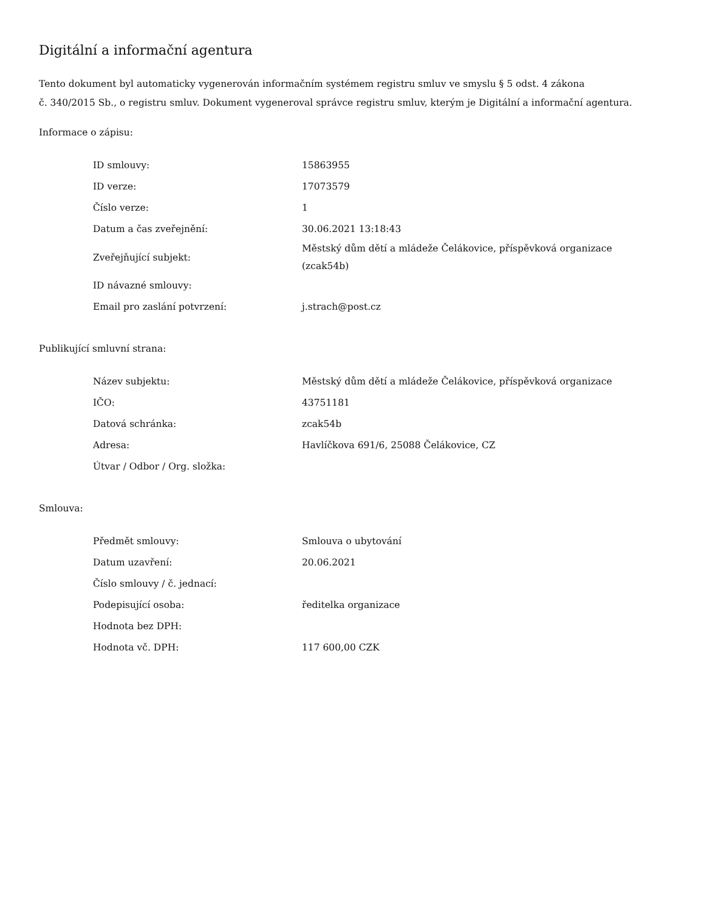Digitální a informační agentura
Tento dokument byl automaticky vygenerován informačním systémem registru smluv ve smyslu § 5 odst. 4 zákona
č. 340/2015 Sb., o registru smluv. Dokument vygeneroval správce registru smluv, kterým je Digitální a informační agentura.
Informace o zápisu:
| ID smlouvy: | 15863955 |
| ID verze: | 17073579 |
| Číslo verze: | 1 |
| Datum a čas zveřejnění: | 30.06.2021 13:18:43 |
| Zveřejňující subjekt: | Městský dům dětí a mládeže Čelákovice, příspěvková organizace (zcak54b) |
| ID návazné smlouvy: | |
| Email pro zaslání potvrzení: | j.strach@post.cz |
Publikující smluvní strana:
| Název subjektu: | Městský dům dětí a mládeže Čelákovice, příspěvková organizace |
| IČO: | 43751181 |
| Datová schránka: | zcak54b |
| Adresa: | Havlíčkova 691/6, 25088 Čelákovice, CZ |
| Útvar / Odbor / Org. složka: | |
Smlouva:
| Předmět smlouvy: | Smlouva o ubytování |
| Datum uzavření: | 20.06.2021 |
| Číslo smlouvy / č. jednací: | |
| Podepisující osoba: | ředitelka organizace |
| Hodnota bez DPH: | |
| Hodnota vč. DPH: | 117 600,00 CZK |